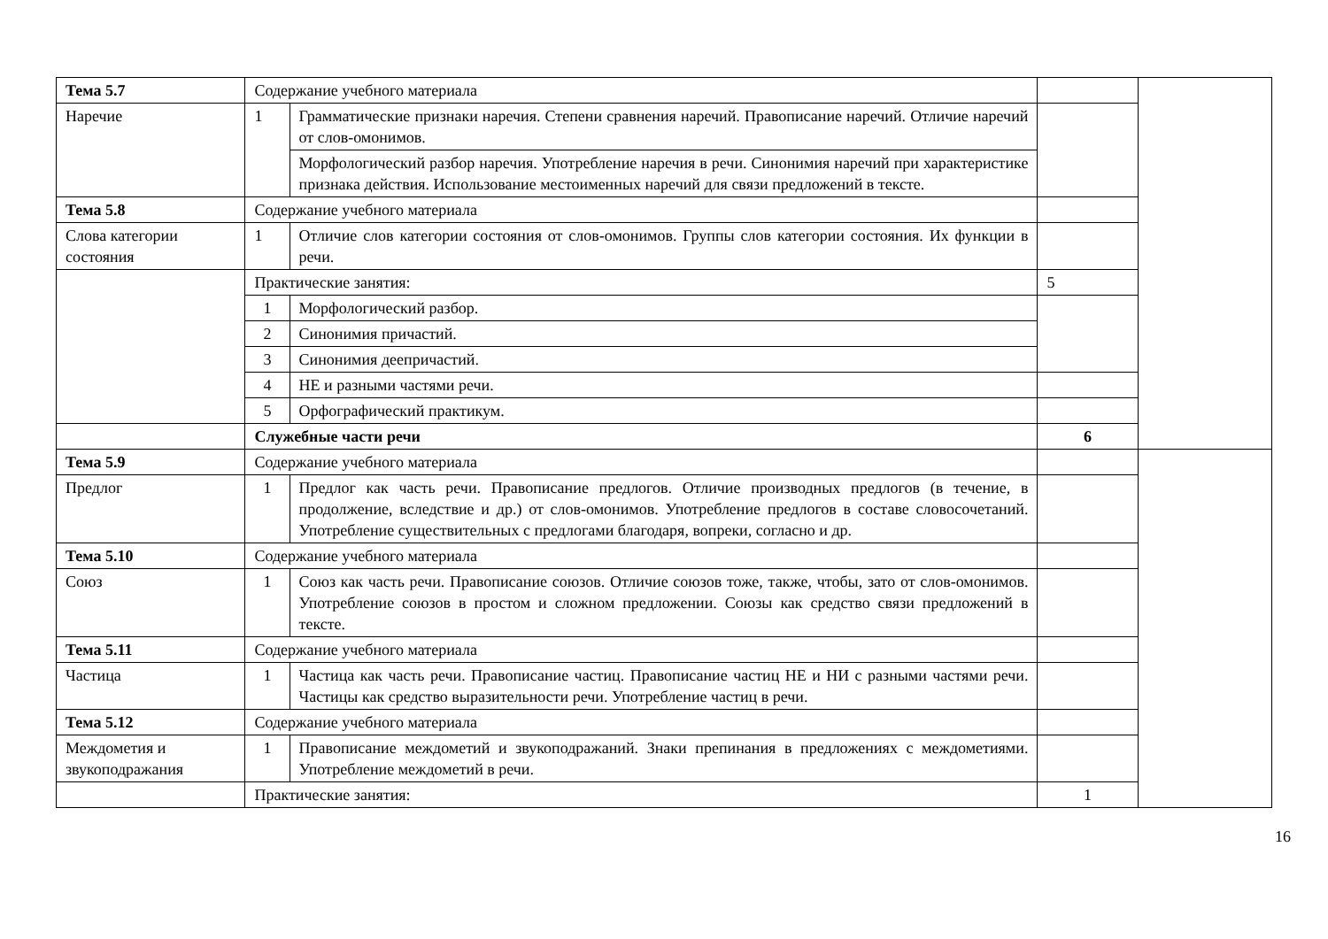| Тема 5.7 | Содержание учебного материала | | | |
| Наречие | 1 | Грамматические признаки наречия. Степени сравнения наречий. Правописание наречий. Отличие наречий от слов-омонимов. | | |
| | | Морфологический разбор наречия. Употребление наречия в речи. Синонимия наречий при характеристике признака действия. Использование местоименных наречий для связи предложений в тексте. | | |
| Тема 5.8 | Содержание учебного материала | | | |
| Слова категории состояния | 1 | Отличие слов категории состояния от слов-омонимов. Группы слов категории состояния. Их функции в речи. | | |
| | Практические занятия: | | 5 | |
| | 1 | Морфологический разбор. | | |
| | 2 | Синонимия причастий. | | |
| | 3 | Синонимия деепричастий. | | |
| | 4 | НЕ и разными частями речи. | | |
| | 5 | Орфографический практикум. | | |
| | Служебные части речи | | 6 | |
| Тема 5.9 | Содержание учебного материала | | | |
| Предлог | 1 | Предлог как часть речи. Правописание предлогов. Отличие производных предлогов (в течение, в продолжение, вследствие и др.) от слов-омонимов. Употребление предлогов в составе словосочетаний. Употребление существительных с предлогами благодаря, вопреки, согласно и др. | | |
| Тема 5.10 | Содержание учебного материала | | | |
| Союз | 1 | Союз как часть речи. Правописание союзов. Отличие союзов тоже, также, чтобы, зато от слов-омонимов. Употребление союзов в простом и сложном предложении. Союзы как средство связи предложений в тексте. | | |
| Тема 5.11 | Содержание учебного материала | | | |
| Частица | 1 | Частица как часть речи. Правописание частиц. Правописание частиц НЕ и НИ с разными частями речи. Частицы как средство выразительности речи. Употребление частиц в речи. | | |
| Тема 5.12 | Содержание учебного материала | | | |
| Междометия и звукоподражания | 1 | Правописание междометий и звукоподражаний. Знаки препинания в предложениях с междометиями. Употребление междометий в речи. | | |
| | Практические занятия: | | 1 | |
16